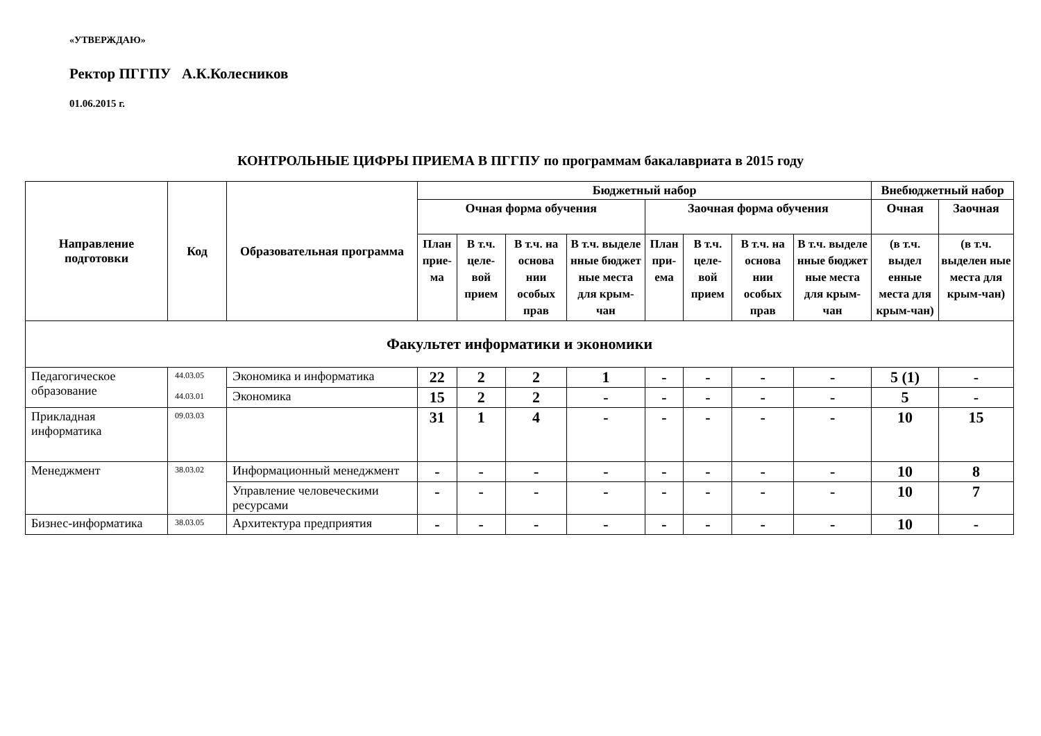«УТВЕРЖДАЮ»
Ректор ПГГПУ А.К.Колесников
01.06.2015 г.
КОНТРОЛЬНЫЕ ЦИФРЫ ПРИЕМА В ПГГПУ по программам бакалавриата в 2015 году
| Направление подготовки | Код | Образовательная программа | Бюджетный набор | | | | | | | | Внебюджетный набор | |
| --- | --- | --- | --- | --- | --- | --- | --- | --- | --- | --- | --- | --- |
| | | | Очная форма обучения | | | | Заочная форма обучения | | | | Очная | Заочная |
| | | | План прие-ма | В т.ч. целе-вой прием | В т.ч. на основа нии особых прав | В т.ч. выделе нные бюджет ные места для крым-чан | План при-ема | В т.ч. целе-вой прием | В т.ч. на основа нии особых прав | В т.ч. выделе нные бюджет ные места для крым-чан | (в т.ч. выдел енные места для крым-чан) | (в т.ч. выделен ные места для крым-чан) |
| Факультет информатики и экономики | | | | | | | | | | | | |
| Педагогическое образование | 44.03.05 44.03.01 | Экономика и информатика | 22 | 2 | 2 | 1 | - | - | - | - | 5 (1) | - |
| | | Экономика | 15 | 2 | 2 | - | - | - | - | - | 5 | - |
| Прикладная информатика | 09.03.03 | | 31 | 1 | 4 | - | - | - | - | - | 10 | 15 |
| Менеджмент | 38.03.02 | Информационный менеджмент | - | - | - | - | - | - | - | - | 10 | 8 |
| | | Управление человеческими ресурсами | - | - | - | - | - | - | - | - | 10 | 7 |
| Бизнес-информатика | 38.03.05 | Архитектура предприятия | - | - | - | - | - | - | - | - | 10 | - |